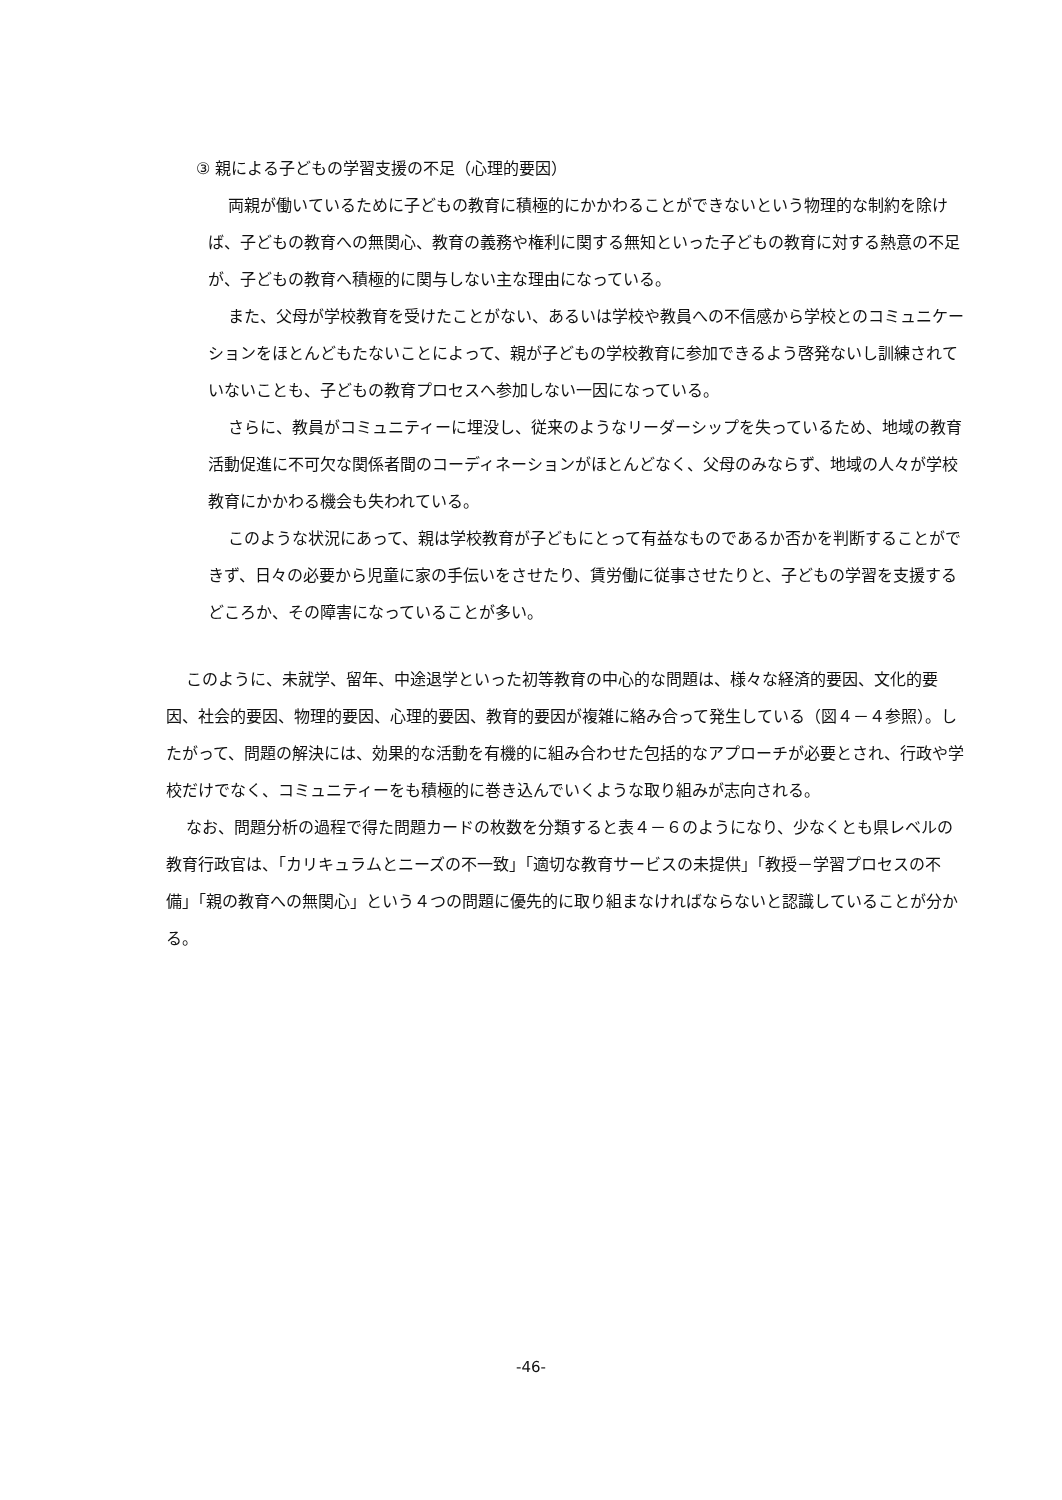③ 親による子どもの学習支援の不足（心理的要因）
両親が働いているために子どもの教育に積極的にかかわることができないという物理的な制約を除けば、子どもの教育への無関心、教育の義務や権利に関する無知といった子どもの教育に対する熱意の不足が、子どもの教育へ積極的に関与しない主な理由になっている。
また、父母が学校教育を受けたことがない、あるいは学校や教員への不信感から学校とのコミュニケーションをほとんどもたないことによって、親が子どもの学校教育に参加できるよう啓発ないし訓練されていないことも、子どもの教育プロセスへ参加しない一因になっている。
さらに、教員がコミュニティーに埋没し、従来のようなリーダーシップを失っているため、地域の教育活動促進に不可欠な関係者間のコーディネーションがほとんどなく、父母のみならず、地域の人々が学校教育にかかわる機会も失われている。
このような状況にあって、親は学校教育が子どもにとって有益なものであるか否かを判断することができず、日々の必要から児童に家の手伝いをさせたり、賃労働に従事させたりと、子どもの学習を支援するどころか、その障害になっていることが多い。
このように、未就学、留年、中途退学といった初等教育の中心的な問題は、様々な経済的要因、文化的要因、社会的要因、物理的要因、心理的要因、教育的要因が複雑に絡み合って発生している（図４－４参照）。したがって、問題の解決には、効果的な活動を有機的に組み合わせた包括的なアプローチが必要とされ、行政や学校だけでなく、コミュニティーをも積極的に巻き込んでいくような取り組みが志向される。
なお、問題分析の過程で得た問題カードの枚数を分類すると表４－６のようになり、少なくとも県レベルの教育行政官は、「カリキュラムとニーズの不一致」「適切な教育サービスの未提供」「教授－学習プロセスの不備」「親の教育への無関心」という４つの問題に優先的に取り組まなければならないと認識していることが分かる。
-46-